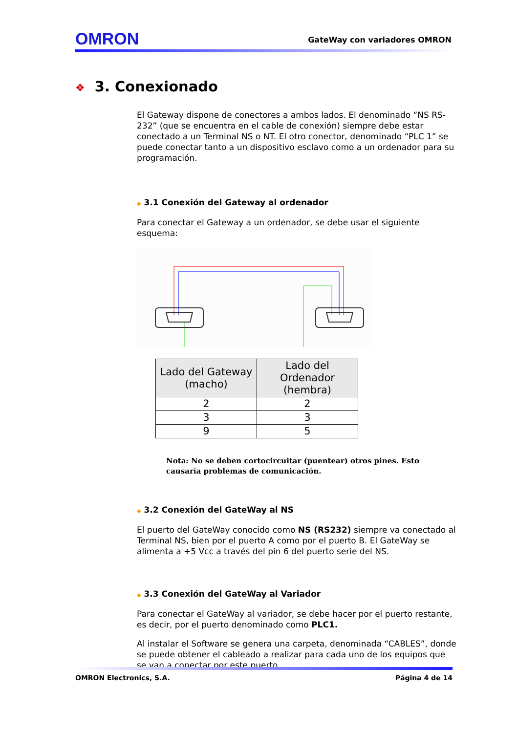OMRON
GateWay con variadores OMRON
❖ 3. Conexionado
El Gateway dispone de conectores a ambos lados. El denominado “NS RS-232” (que se encuentra en el cable de conexión) siempre debe estar conectado a un Terminal NS o NT. El otro conector, denominado “PLC 1” se puede conectar tanto a un dispositivo esclavo como a un ordenador para su programación.
◆ 3.1 Conexión del Gateway al ordenador
Para conectar el Gateway a un ordenador, se debe usar el siguiente esquema:
| Lado del Gateway (macho) | Lado del Ordenador (hembra) |
| --- | --- |
| 2 | 2 |
| 3 | 3 |
| 9 | 5 |
Nota: No se deben cortocircuitar (puentear) otros pines. Esto causaría problemas de comunicación.
◆ 3.2 Conexión del GateWay al NS
El puerto del GateWay conocido como NS (RS232) siempre va conectado al Terminal NS, bien por el puerto A como por el puerto B. El GateWay se alimenta a +5 Vcc a través del pin 6 del puerto serie del NS.
◆ 3.3 Conexión del GateWay al Variador
Para conectar el GateWay al variador, se debe hacer por el puerto restante, es decir, por el puerto denominado como PLC1.
Al instalar el Software se genera una carpeta, denominada “CABLES”, donde se puede obtener el cableado a realizar para cada uno de los equipos que se van a conectar por este puerto.
OMRON Electronics, S.A. Página 4 de 14